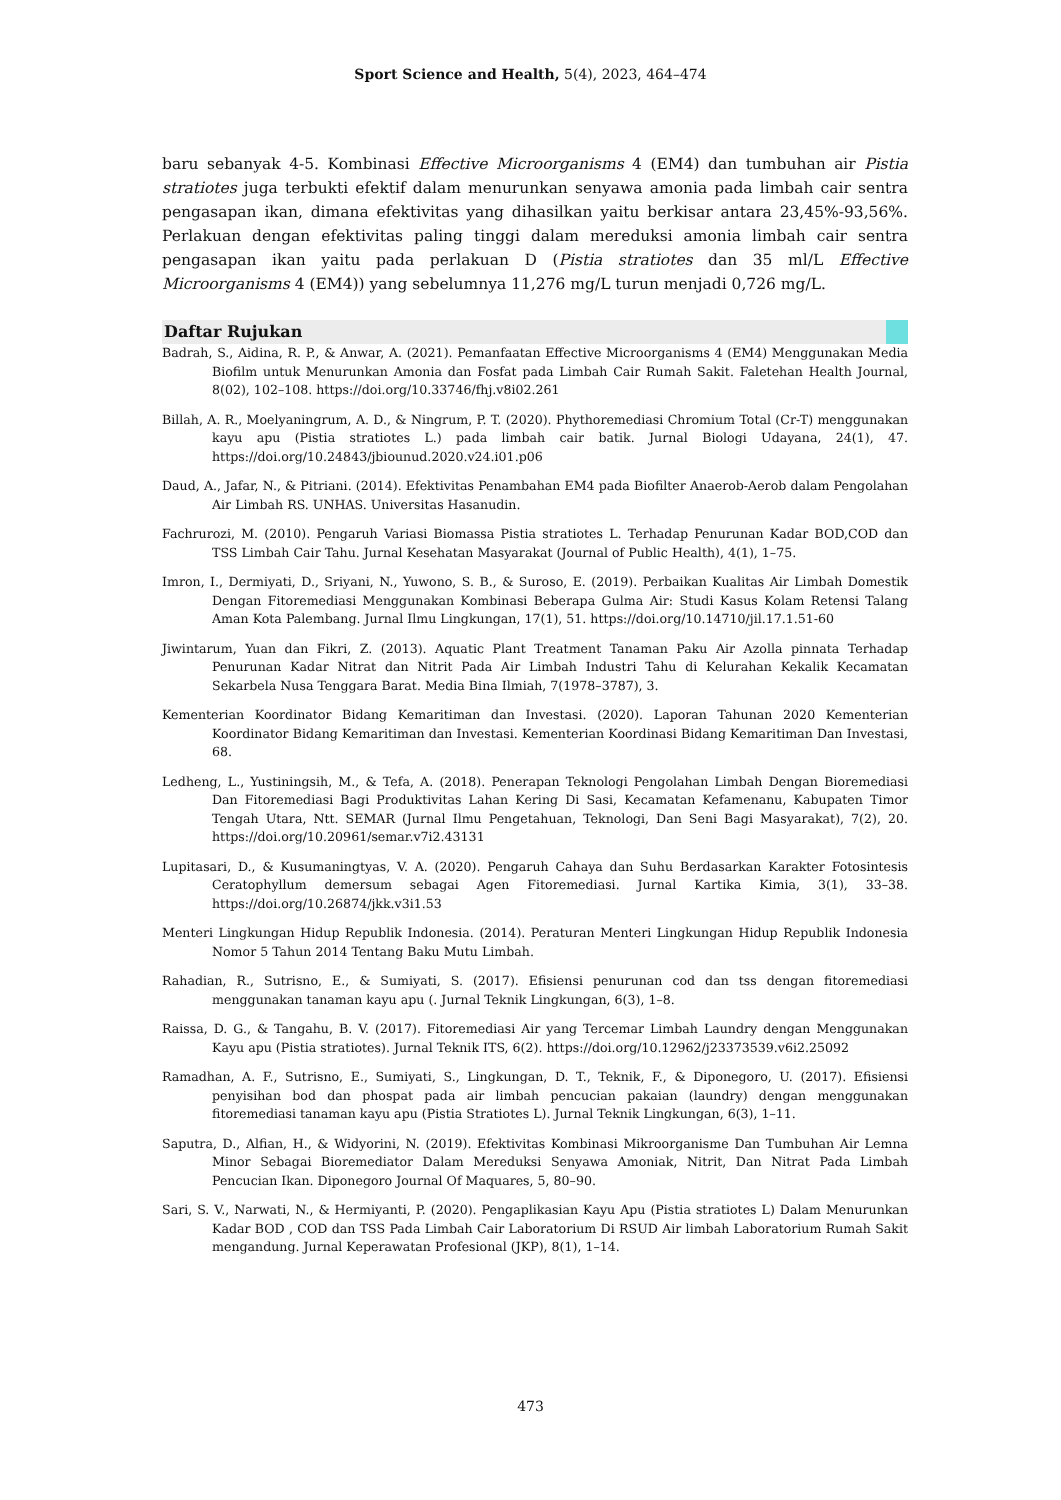Sport Science and Health, 5(4), 2023, 464–474
baru sebanyak 4-5. Kombinasi Effective Microorganisms 4 (EM4) dan tumbuhan air Pistia stratiotes juga terbukti efektif dalam menurunkan senyawa amonia pada limbah cair sentra pengasapan ikan, dimana efektivitas yang dihasilkan yaitu berkisar antara 23,45%-93,56%. Perlakuan dengan efektivitas paling tinggi dalam mereduksi amonia limbah cair sentra pengasapan ikan yaitu pada perlakuan D (Pistia stratiotes dan 35 ml/L Effective Microorganisms 4 (EM4)) yang sebelumnya 11,276 mg/L turun menjadi 0,726 mg/L.
Daftar Rujukan
Badrah, S., Aidina, R. P., & Anwar, A. (2021). Pemanfaatan Effective Microorganisms 4 (EM4) Menggunakan Media Biofilm untuk Menurunkan Amonia dan Fosfat pada Limbah Cair Rumah Sakit. Faletehan Health Journal, 8(02), 102–108. https://doi.org/10.33746/fhj.v8i02.261
Billah, A. R., Moelyaningrum, A. D., & Ningrum, P. T. (2020). Phythoremediasi Chromium Total (Cr-T) menggunakan kayu apu (Pistia stratiotes L.) pada limbah cair batik. Jurnal Biologi Udayana, 24(1), 47. https://doi.org/10.24843/jbiounud.2020.v24.i01.p06
Daud, A., Jafar, N., & Pitriani. (2014). Efektivitas Penambahan EM4 pada Biofilter Anaerob-Aerob dalam Pengolahan Air Limbah RS. UNHAS. Universitas Hasanudin.
Fachrurozi, M. (2010). Pengaruh Variasi Biomassa Pistia stratiotes L. Terhadap Penurunan Kadar BOD,COD dan TSS Limbah Cair Tahu. Jurnal Kesehatan Masyarakat (Journal of Public Health), 4(1), 1–75.
Imron, I., Dermiyati, D., Sriyani, N., Yuwono, S. B., & Suroso, E. (2019). Perbaikan Kualitas Air Limbah Domestik Dengan Fitoremediasi Menggunakan Kombinasi Beberapa Gulma Air: Studi Kasus Kolam Retensi Talang Aman Kota Palembang. Jurnal Ilmu Lingkungan, 17(1), 51. https://doi.org/10.14710/jil.17.1.51-60
Jiwintarum, Yuan dan Fikri, Z. (2013). Aquatic Plant Treatment Tanaman Paku Air Azolla pinnata Terhadap Penurunan Kadar Nitrat dan Nitrit Pada Air Limbah Industri Tahu di Kelurahan Kekalik Kecamatan Sekarbela Nusa Tenggara Barat. Media Bina Ilmiah, 7(1978–3787), 3.
Kementerian Koordinator Bidang Kemaritiman dan Investasi. (2020). Laporan Tahunan 2020 Kementerian Koordinator Bidang Kemaritiman dan Investasi. Kementerian Koordinasi Bidang Kemaritiman Dan Investasi, 68.
Ledheng, L., Yustiningsih, M., & Tefa, A. (2018). Penerapan Teknologi Pengolahan Limbah Dengan Bioremediasi Dan Fitoremediasi Bagi Produktivitas Lahan Kering Di Sasi, Kecamatan Kefamenanu, Kabupaten Timor Tengah Utara, Ntt. SEMAR (Jurnal Ilmu Pengetahuan, Teknologi, Dan Seni Bagi Masyarakat), 7(2), 20. https://doi.org/10.20961/semar.v7i2.43131
Lupitasari, D., & Kusumaningtyas, V. A. (2020). Pengaruh Cahaya dan Suhu Berdasarkan Karakter Fotosintesis Ceratophyllum demersum sebagai Agen Fitoremediasi. Jurnal Kartika Kimia, 3(1), 33–38. https://doi.org/10.26874/jkk.v3i1.53
Menteri Lingkungan Hidup Republik Indonesia. (2014). Peraturan Menteri Lingkungan Hidup Republik Indonesia Nomor 5 Tahun 2014 Tentang Baku Mutu Limbah.
Rahadian, R., Sutrisno, E., & Sumiyati, S. (2017). Efisiensi penurunan cod dan tss dengan fitoremediasi menggunakan tanaman kayu apu (. Jurnal Teknik Lingkungan, 6(3), 1–8.
Raissa, D. G., & Tangahu, B. V. (2017). Fitoremediasi Air yang Tercemar Limbah Laundry dengan Menggunakan Kayu apu (Pistia stratiotes). Jurnal Teknik ITS, 6(2). https://doi.org/10.12962/j23373539.v6i2.25092
Ramadhan, A. F., Sutrisno, E., Sumiyati, S., Lingkungan, D. T., Teknik, F., & Diponegoro, U. (2017). Efisiensi penyisihan bod dan phospat pada air limbah pencucian pakaian (laundry) dengan menggunakan fitoremediasi tanaman kayu apu (Pistia Stratiotes L). Jurnal Teknik Lingkungan, 6(3), 1–11.
Saputra, D., Alfian, H., & Widyorini, N. (2019). Efektivitas Kombinasi Mikroorganisme Dan Tumbuhan Air Lemna Minor Sebagai Bioremediator Dalam Mereduksi Senyawa Amoniak, Nitrit, Dan Nitrat Pada Limbah Pencucian Ikan. Diponegoro Journal Of Maquares, 5, 80–90.
Sari, S. V., Narwati, N., & Hermiyanti, P. (2020). Pengaplikasian Kayu Apu (Pistia stratiotes L) Dalam Menurunkan Kadar BOD , COD dan TSS Pada Limbah Cair Laboratorium Di RSUD Air limbah Laboratorium Rumah Sakit mengandung. Jurnal Keperawatan Profesional (JKP), 8(1), 1–14.
473